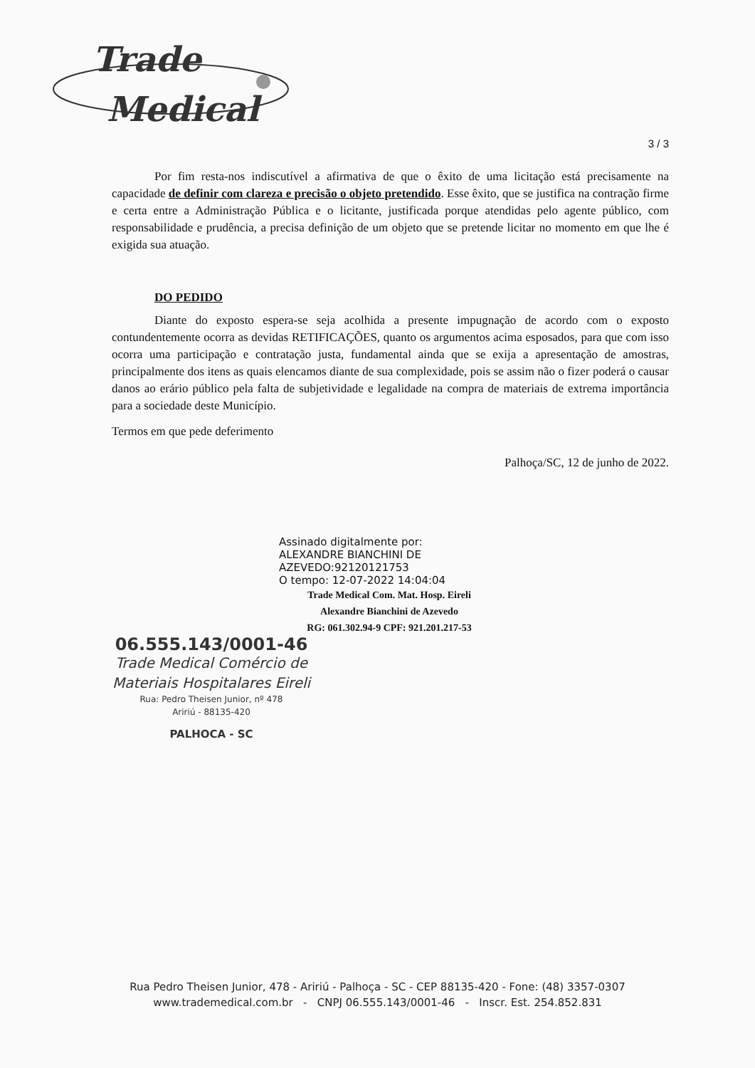Trade
Medical
3 / 3
Por fim resta-nos indiscutível a afirmativa de que o êxito de uma licitação está precisamente na capacidade de definir com clareza e precisão o objeto pretendido. Esse êxito, que se justifica na contração firme e certa entre a Administração Pública e o licitante, justificada porque atendidas pelo agente público, com responsabilidade e prudência, a precisa definição de um objeto que se pretende licitar no momento em que lhe é exigida sua atuação.
DO PEDIDO
Diante do exposto espera-se seja acolhida a presente impugnação de acordo com o exposto contundentemente ocorra as devidas RETIFICAÇÕES, quanto os argumentos acima esposados, para que com isso ocorra uma participação e contratação justa, fundamental ainda que se exija a apresentação de amostras, principalmente dos itens as quais elencamos diante de sua complexidade, pois se assim não o fizer poderá o causar danos ao erário público pela falta de subjetividade e legalidade na compra de materiais de extrema importância para a sociedade deste Município.
Termos em que pede deferimento
Palhoça/SC, 12 de junho de 2022.
Assinado digitalmente por:
ALEXANDRE BIANCHINI DE
AZEVEDO:92120121753
O tempo: 12-07-2022 14:04:04
Trade Medical Com. Mat. Hosp. Eireli
Alexandre Bianchini de Azevedo
RG: 061.302.94-9 CPF: 921.201.217-53
06.555.143/0001-46
Trade Medical Comércio de
Materiais Hospitalares Eireli
Rua: Pedro Theisen Junior, nº 478
Aririú - 88135-420
PALHOCA - SC
Rua Pedro Theisen Junior, 478 - Aririú - Palhoça - SC - CEP 88135-420 - Fone: (48) 3357-0307
www.trademedical.com.br - CNPJ 06.555.143/0001-46 - Inscr. Est. 254.852.831